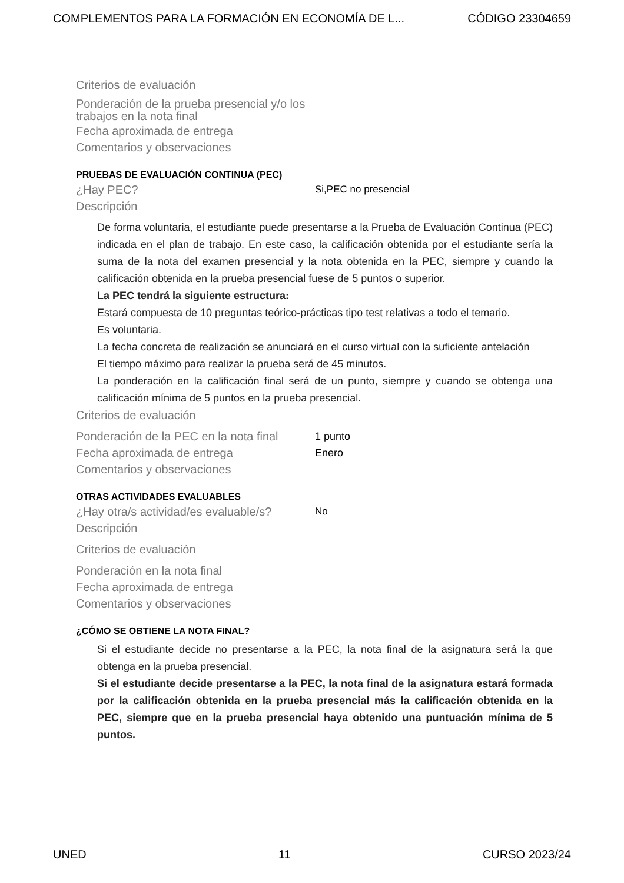COMPLEMENTOS PARA LA FORMACIÓN EN ECONOMÍA DE L... CÓDIGO 23304659
Criterios de evaluación
Ponderación de la prueba presencial y/o los trabajos en la nota final
Fecha aproximada de entrega
Comentarios y observaciones
PRUEBAS DE EVALUACIÓN CONTINUA (PEC)
¿Hay PEC? Si,PEC no presencial
Descripción
De forma voluntaria, el estudiante puede presentarse a la Prueba de Evaluación Continua (PEC) indicada en el plan de trabajo. En este caso, la calificación obtenida por el estudiante sería la suma de la nota del examen presencial y la nota obtenida en la PEC, siempre y cuando la calificación obtenida en la prueba presencial fuese de 5 puntos o superior.
La PEC tendrá la siguiente estructura:
Estará compuesta de 10 preguntas teórico-prácticas tipo test relativas a todo el temario.
Es voluntaria.
La fecha concreta de realización se anunciará en el curso virtual con la suficiente antelación
El tiempo máximo para realizar la prueba será de 45 minutos.
La ponderación en la calificación final será de un punto, siempre y cuando se obtenga una calificación mínima de 5 puntos en la prueba presencial.
Criterios de evaluación
Ponderación de la PEC en la nota final 1 punto
Fecha aproximada de entrega Enero
Comentarios y observaciones
OTRAS ACTIVIDADES EVALUABLES
¿Hay otra/s actividad/es evaluable/s? No
Descripción
Criterios de evaluación
Ponderación en la nota final
Fecha aproximada de entrega
Comentarios y observaciones
¿CÓMO SE OBTIENE LA NOTA FINAL?
Si el estudiante decide no presentarse a la PEC, la nota final de la asignatura será la que obtenga en la prueba presencial.
Si el estudiante decide presentarse a la PEC, la nota final de la asignatura estará formada por la calificación obtenida en la prueba presencial más la calificación obtenida en la PEC, siempre que en la prueba presencial haya obtenido una puntuación mínima de 5 puntos.
UNED 11 CURSO 2023/24